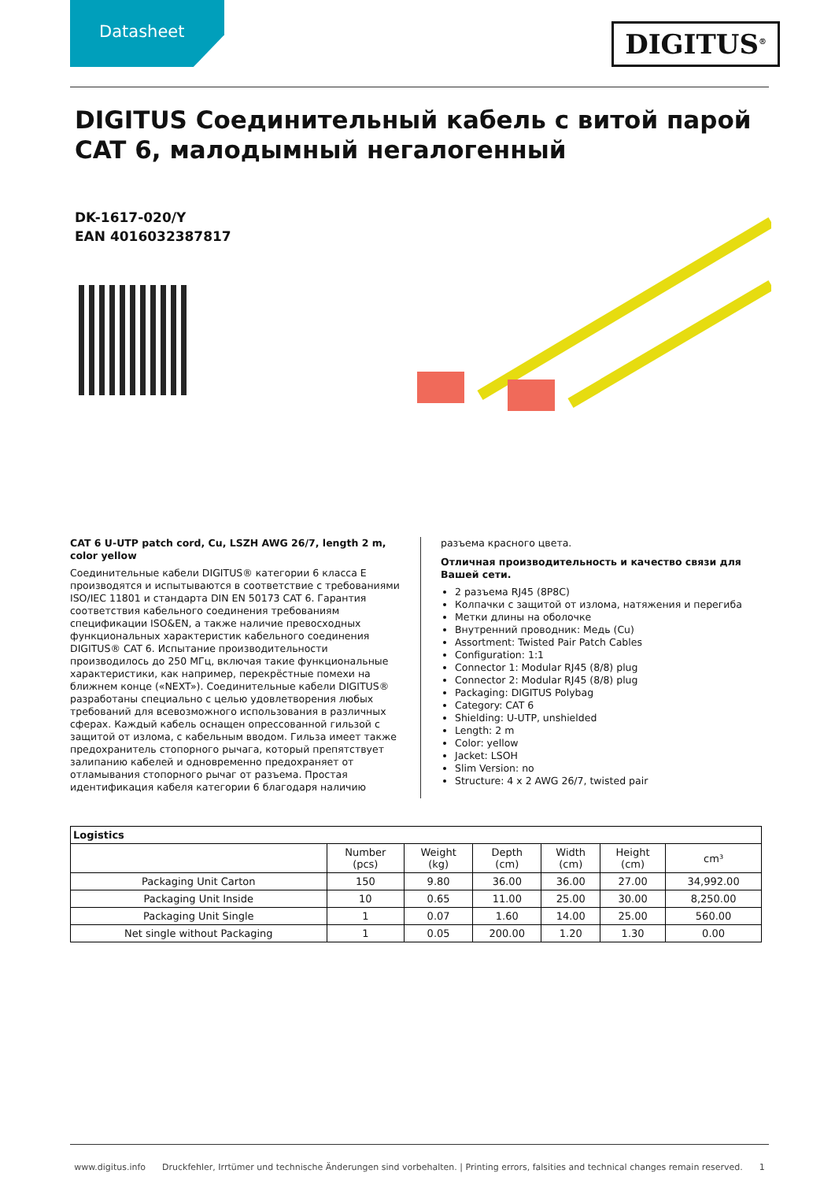Datasheet
DIGITUS<sup>®</sup>
DIGITUS Соединительный кабель с витой парой CAT 6, малодымный негалогенный
DK-1617-020/Y
EAN 4016032387817
CAT 6 U-UTP patch cord, Cu, LSZH AWG 26/7, length 2 m, color yellow
Соединительные кабели DIGITUS® категории 6 класса E производятся и испытываются в соответствие с требованиями ISO/IEC 11801 и стандарта DIN EN 50173 CAT 6. Гарантия соответствия кабельного соединения требованиям спецификации ISO&EN, а также наличие превосходных функциональных характеристик кабельного соединения DIGITUS® CAT 6. Испытание производительности производилось до 250 МГц, включая такие функциональные характеристики, как например, перекрёстные помехи на ближнем конце («NEXT»). Соединительные кабели DIGITUS® разработаны специально с целью удовлетворения любых требований для всевозможного использования в различных сферах. Каждый кабель оснащен опрессованной гильзой с защитой от излома, с кабельным вводом. Гильза имеет также предохранитель стопорного рычага, который препятствует залипанию кабелей и одновременно предохраняет от отламывания стопорного рычаг от разъема. Простая идентификация кабеля категории 6 благодаря наличию
разъема красного цвета.
Отличная производительность и качество связи для Вашей сети.
2 разъема RJ45 (8P8C)
Колпачки с защитой от излома, натяжения и перегиба
Метки длины на оболочке
Внутренний проводник: Медь (Cu)
Assortment: Twisted Pair Patch Cables
Configuration: 1:1
Connector 1: Modular RJ45 (8/8) plug
Connector 2: Modular RJ45 (8/8) plug
Packaging: DIGITUS Polybag
Category: CAT 6
Shielding: U-UTP, unshielded
Length: 2 m
Color: yellow
Jacket: LSOH
Slim Version: no
Structure: 4 x 2 AWG 26/7, twisted pair
| Logistics | | | | | | |
| --- | --- | --- | --- | --- | --- | --- |
| | Number (pcs) | Weight (kg) | Depth (cm) | Width (cm) | Height (cm) | cm³ |
| Packaging Unit Carton | 150 | 9.80 | 36.00 | 36.00 | 27.00 | 34,992.00 |
| Packaging Unit Inside | 10 | 0.65 | 11.00 | 25.00 | 30.00 | 8,250.00 |
| Packaging Unit Single | 1 | 0.07 | 1.60 | 14.00 | 25.00 | 560.00 |
| Net single without Packaging | 1 | 0.05 | 200.00 | 1.20 | 1.30 | 0.00 |
www.digitus.info Druckfehler, Irrtümer und technische Änderungen sind vorbehalten. | Printing errors, falsities and technical changes remain reserved. 1